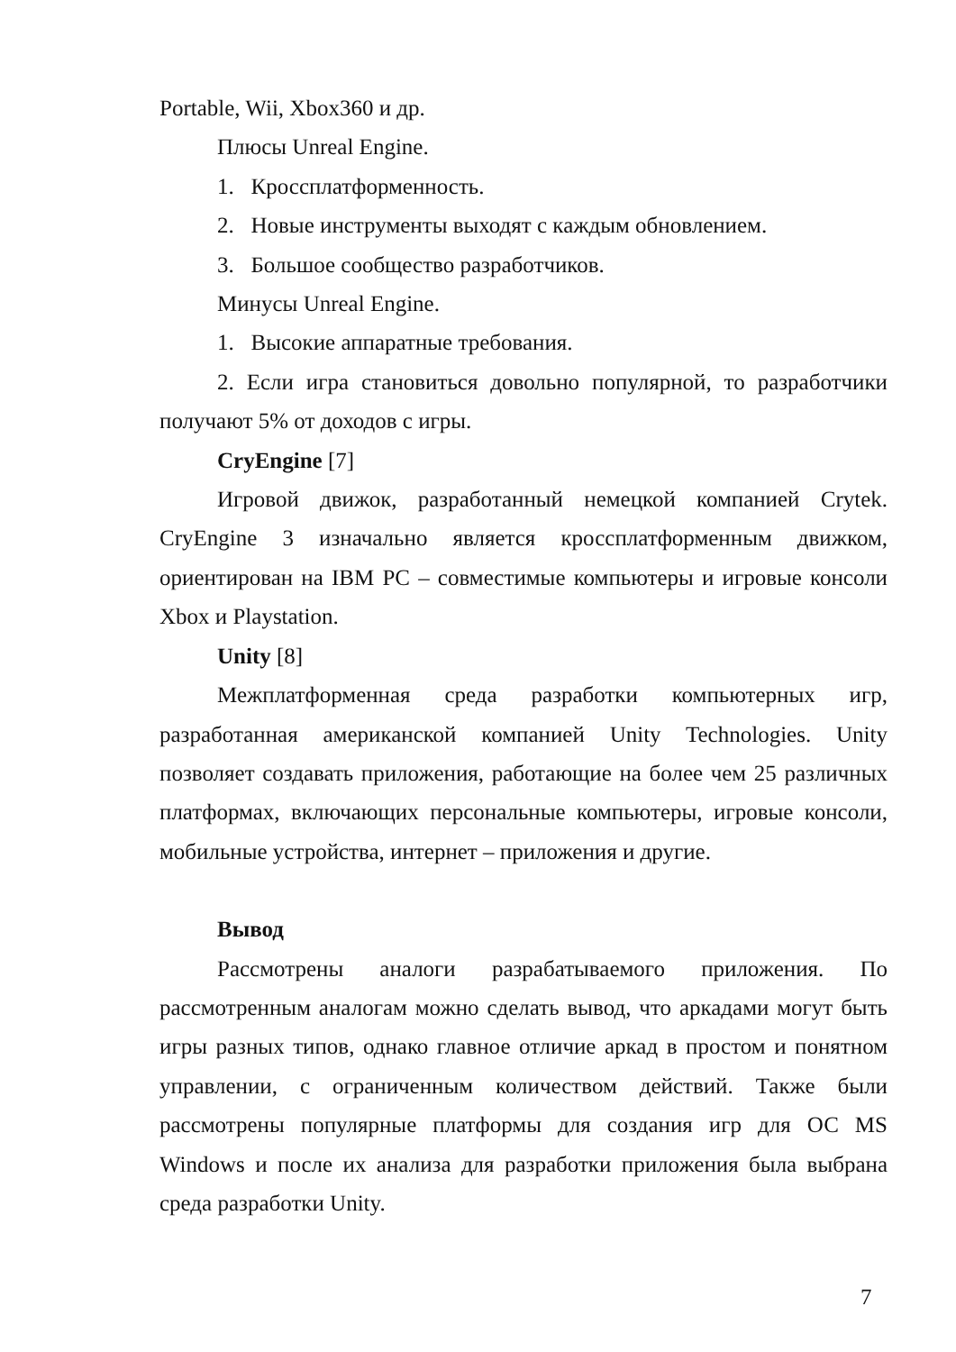Portable, Wii, Xbox360 и др.
Плюсы Unreal Engine.
1. Кроссплатформенность.
2. Новые инструменты выходят с каждым обновлением.
3. Большое сообщество разработчиков.
Минусы Unreal Engine.
1. Высокие аппаратные требования.
2. Если игра становиться довольно популярной, то разработчики получают 5% от доходов с игры.
CryEngine [7]
Игровой движок, разработанный немецкой компанией Crytek. CryEngine 3 изначально является кроссплатформенным движком, ориентирован на IBM PC – совместимые компьютеры и игровые консоли Xbox и Playstation.
Unity [8]
Межплатформенная среда разработки компьютерных игр, разработанная американской компанией Unity Technologies. Unity позволяет создавать приложения, работающие на более чем 25 различных платформах, включающих персональные компьютеры, игровые консоли, мобильные устройства, интернет – приложения и другие.
Вывод
Рассмотрены аналоги разрабатываемого приложения. По рассмотренным аналогам можно сделать вывод, что аркадами могут быть игры разных типов, однако главное отличие аркад в простом и понятном управлении, с ограниченным количеством действий. Также были рассмотрены популярные платформы для создания игр для ОС MS Windows и после их анализа для разработки приложения была выбрана среда разработки Unity.
7